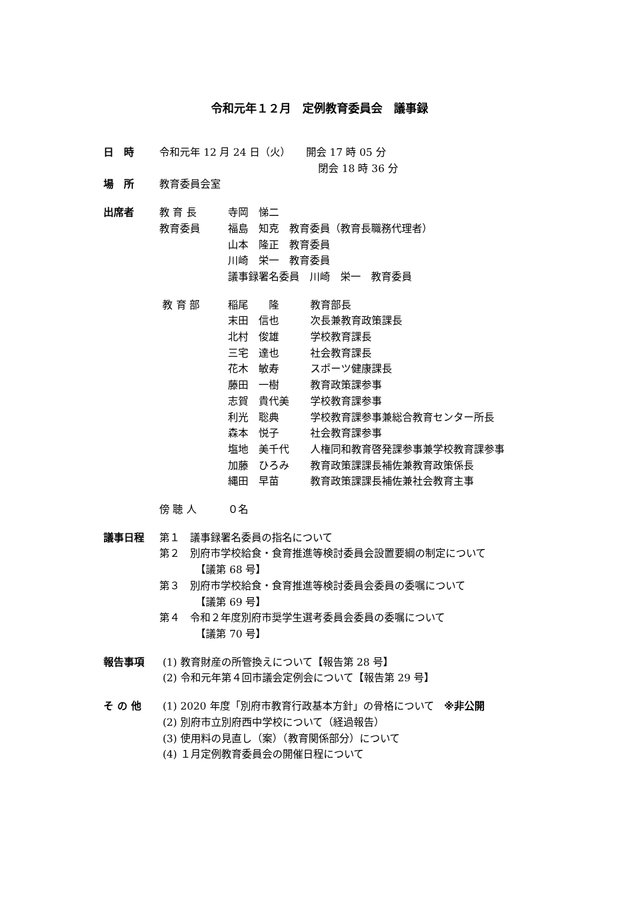令和元年１２月　定例教育委員会　議事録
日　時 令和元年 12 月 24 日（火）　　開会 17 時 05 分
閉会 18 時 36 分
場　所 教育委員会室
出席者 教 育 長 寺岡　悌二
教育委員 福島　知克　教育委員（教育長職務代理者）
山本　隆正　教育委員
川崎　栄一　教育委員
議事録署名委員　川崎　栄一　教育委員
教 育 部 稲尾　　隆 教育部長
末田　信也 次長兼教育政策課長
北村　俊雄 学校教育課長
三宅　達也 社会教育課長
花木　敏寿 スポーツ健康課長
藤田　一樹 教育政策課参事
志賀　貴代美 学校教育課参事
利光　聡典 学校教育課参事兼総合教育センター所長
森本　悦子 社会教育課参事
塩地　美千代 人権同和教育啓発課参事兼学校教育課参事
加藤　ひろみ 教育政策課課長補佐兼教育政策係長
縄田　早苗 教育政策課課長補佐兼社会教育主事
傍 聴 人 ０名
議事日程 第１　議事録署名委員の指名について
第２　別府市学校給食・食育推進等検討委員会設置要綱の制定について
【議第 68 号】
第３　別府市学校給食・食育推進等検討委員会委員の委嘱について
【議第 69 号】
第４　令和２年度別府市奨学生選考委員会委員の委嘱について
【議第 70 号】
報告事項 (1) 教育財産の所管換えについて【報告第 28 号】
(2) 令和元年第４回市議会定例会について【報告第 29 号】
そ の 他 (1) 2020 年度「別府市教育行政基本方針」の骨格について　※非公開
(2) 別府市立別府西中学校について（経過報告）
(3) 使用料の見直し（案）（教育関係部分）について
(4) １月定例教育委員会の開催日程について